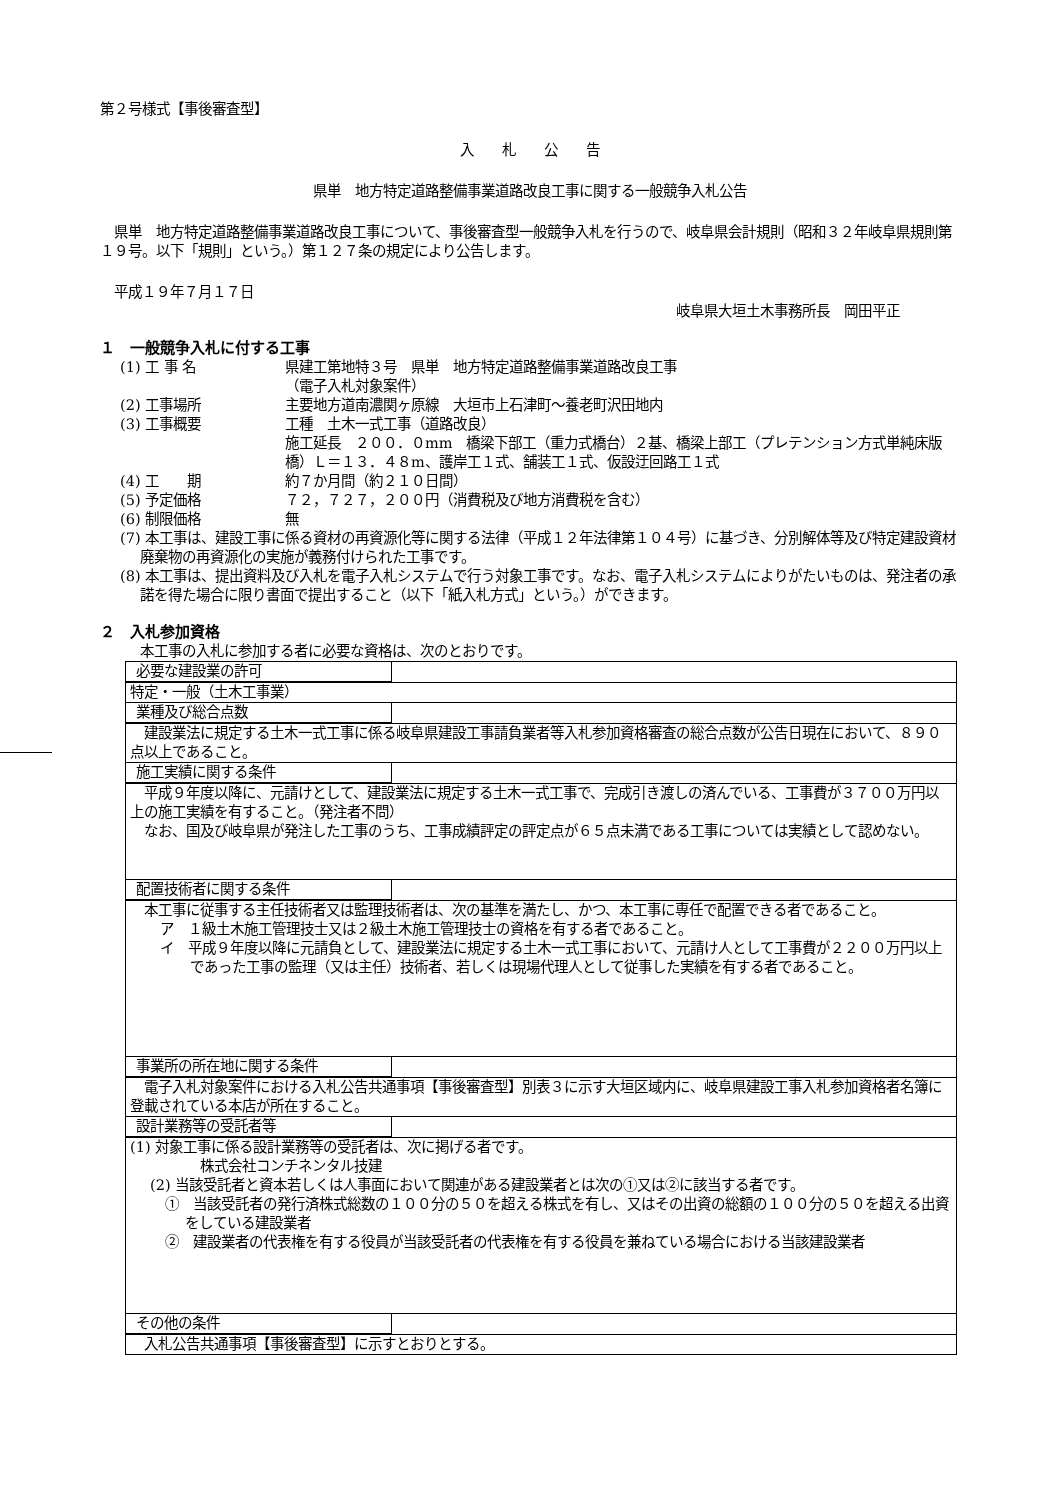第２号様式【事後審査型】
入　　札　　公　　告
県単　地方特定道路整備事業道路改良工事に関する一般競争入札公告
　県単　地方特定道路整備事業道路改良工事について、事後審査型一般競争入札を行うので、岐阜県会計規則（昭和３２年岐阜県規則第１９号。以下「規則」という。）第１２７条の規定により公告します。
　平成１９年７月１７日
岐阜県大垣土木事務所長　岡田平正
１　一般競争入札に付する工事
(1) 工 事 名 県建工第地特３号　県単　地方特定道路整備事業道路改良工事
（電子入札対象案件）
(2) 工事場所 主要地方道南濃関ヶ原線　大垣市上石津町～養老町沢田地内
(3) 工事概要 工種　土木一式工事（道路改良）
施工延長　２００．０mm　橋梁下部工（重力式橋台）２基、橋梁上部工（プレテンション方式単純床版橋）Ｌ＝１３．４８m、護岸工１式、舗装工１式、仮設迂回路工１式
(4) 工　　期 約７か月間（約２１０日間）
(5) 予定価格 ７２，７２７，２００円（消費税及び地方消費税を含む）
(6) 制限価格 無
(7) 本工事は、建設工事に係る資材の再資源化等に関する法律（平成１２年法律第１０４号）に基づき、分別解体等及び特定建設資材廃棄物の再資源化の実施が義務付けられた工事です。
(8) 本工事は、提出資料及び入札を電子入札システムで行う対象工事です。なお、電子入札システムによりがたいものは、発注者の承諾を得た場合に限り書面で提出すること（以下「紙入札方式」という。）ができます。
２　入札参加資格
本工事の入札に参加する者に必要な資格は、次のとおりです。
| 必要な建設業の許可 |
| 特定・一般（土木工事業） |
| 業種及び総合点数 |
| 建設業法に規定する土木一式工事に係る岐阜県建設工事請負業者等入札参加資格審査の総合点数が公告日現在において、８９０点以上であること。 |
| 施工実績に関する条件 |
| 平成９年度以降に、元請けとして、建設業法に規定する土木一式工事で、完成引き渡しの済んでいる、工事費が３７００万円以上の施工実績を有すること。（発注者不問） なお、国及び岐阜県が発注した工事のうち、工事成績評定の評定点が６５点未満である工事については実績として認めない。 |
| 配置技術者に関する条件 |
| 本工事に従事する主任技術者又は監理技術者は、次の基準を満たし、かつ、本工事に専任で配置できる者であること。 ア １級土木施工管理技士又は２級土木施工管理技士の資格を有する者であること。 イ 平成９年度以降に元請負として、建設業法に規定する土木一式工事において、元請け人として工事費が２２００万円以上であった工事の監理（又は主任）技術者、若しくは現場代理人として従事した実績を有する者であること。 |
| 事業所の所在地に関する条件 |
| 電子入札対象案件における入札公告共通事項【事後審査型】別表３に示す大垣区域内に、岐阜県建設工事入札参加資格者名簿に登載されている本店が所在すること。 |
| 設計業務等の受託者等 |
| (1) 対象工事に係る設計業務等の受託者は、次に掲げる者です。 株式会社コンチネンタル技建 (2) 当該受託者と資本若しくは人事面において関連がある建設業者とは次の①又は②に該当する者です。 ① 当該受託者の発行済株式総数の１００分の５０を超える株式を有し、又はその出資の総額の１００分の５０を超える出資をしている建設業者 ② 建設業者の代表権を有する役員が当該受託者の代表権を有する役員を兼ねている場合における当該建設業者 |
| その他の条件 |
| 入札公告共通事項【事後審査型】に示すとおりとする。 |